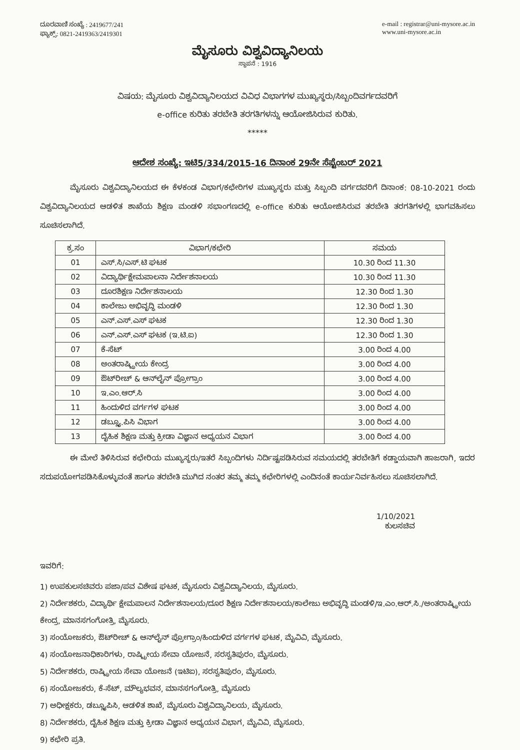ದೂರವಾಣಿ ಸಂಖ್ಯೆ : 2419677/241
ಫ್ಯಾಕ್ಸ್: 0821-2419363/2419301
e-mail : registrar@uni-mysore.ac.in
www.uni-mysore.ac.in
ಮೈಸೂರು ವಿಶ್ವವಿದ್ಯಾನಿಲಯ
ಸ್ಥಾಪನೆ : 1916
ವಿಷಯ: ಮೈಸೂರು ವಿಶ್ವವಿದ್ಯಾನಿಲಯದ ವಿವಿಧ ವಿಭಾಗಗಳ ಮುಖ್ಯಸ್ಥರು/ಸಿಬ್ಬಂದಿವರ್ಗದವರಿಗೆ
e-office ಕುರಿತು ತರಬೇತಿ ತರಗತಿಗಳನ್ನು ಆಯೋಜಿಸಿರುವ ಕುರಿತು.
*****
ಆದೇಶ ಸಂಖ್ಯೆ: ಇಟಿ5/334/2015-16 ದಿನಾಂಕ 29ನೇ ಸೆಪ್ಟೆಂಬರ್ 2021
ಮೈಸೂರು ವಿಶ್ವವಿದ್ಯಾನಿಲಯದ ಈ ಕೆಳಕಂಡ ವಿಭಾಗ/ಕಛೇರಿಗಳ ಮುಖ್ಯಸ್ಥರು ಮತ್ತು ಸಿಬ್ಬಂದಿ ವರ್ಗದವರಿಗೆ ದಿನಾಂಕ: 08-10-2021 ರಂದು ವಿಶ್ವವಿದ್ಯಾನಿಲಯದ ಆಡಳಿತ ಶಾಖೆಯ ಶಿಕ್ಷಣ ಮಂಡಳಿ ಸಭಾಂಗಣದಲ್ಲಿ e-office ಕುರಿತು ಆಯೋಜಿಸಿರುವ ತರಬೇತಿ ತರಗತಿಗಳಲ್ಲಿ ಭಾಗವಹಿಸಲು ಸೂಚಿಸಲಾಗಿದೆ.
| ಕ್ರ.ಸಂ | ವಿಭಾಗ/ಕಛೇರಿ | ಸಮಯ |
| --- | --- | --- |
| 01 | ಎಸ್.ಸಿ/ಎಸ್.ಟಿ ಘಟಕ | 10.30 ರಿಂದ 11.30 |
| 02 | ವಿದ್ಯಾರ್ಥಿಕ್ಷೇಮಪಾಲನಾ ನಿರ್ದೇಶನಾಲಯ | 10.30 ರಿಂದ 11.30 |
| 03 | ದೂರಶಿಕ್ಷಣ ನಿರ್ದೇಶನಾಲಯ | 12.30 ರಿಂದ 1.30 |
| 04 | ಕಾಲೇಜು ಅಭಿವೃದ್ಧಿ ಮಂಡಳಿ | 12.30 ರಿಂದ 1.30 |
| 05 | ಎನ್.ಎಸ್.ಎಸ್ ಘಟಕ | 12.30 ರಿಂದ 1.30 |
| 06 | ಎನ್.ಎಸ್.ಎಸ್ ಘಟಕ (ಇ.ಟಿ.ಐ) | 12.30 ರಿಂದ 1.30 |
| 07 | ಕೆ-ಸೆಟ್ | 3.00 ರಿಂದ 4.00 |
| 08 | ಅಂತರಾಷ್ಟ್ರೀಯ ಕೇಂದ್ರ | 3.00 ರಿಂದ 4.00 |
| 09 | ಔಟ್‌ರೀಚ್ & ಆನ್‌ಲೈನ್ ಪ್ರೋಗ್ರಾಂ | 3.00 ರಿಂದ 4.00 |
| 10 | ಇ.ಎಂ.ಆರ್.ಸಿ | 3.00 ರಿಂದ 4.00 |
| 11 | ಹಿಂದುಳಿದ ವರ್ಗಗಳ ಘಟಕ | 3.00 ರಿಂದ 4.00 |
| 12 | ಡಬ್ಲ್ಯೂ.ಪಿಸಿ ವಿಭಾಗ | 3.00 ರಿಂದ 4.00 |
| 13 | ದೈಹಿಕ ಶಿಕ್ಷಣ ಮತ್ತು ಕ್ರೀಡಾ ವಿಜ್ಞಾನ ಅಧ್ಯಯನ ವಿಭಾಗ | 3.00 ರಿಂದ 4.00 |
ಈ ಮೇಲೆ ತಿಳಿಸಿರುವ ಕಛೇರಿಯ ಮುಖ್ಯಸ್ಥರು/ಇತರೆ ಸಿಬ್ಬಂದಿಗಳು ನಿರ್ದಿಷ್ಟಪಡಿಸಿರುವ ಸಮಯದಲ್ಲಿ ತರಬೇತಿಗೆ ಕಡ್ಡಾಯವಾಗಿ ಹಾಜರಾಗಿ, ಇದರ ಸದುಪಯೋಗಪಡಿಸಿಕೊಳ್ಳುವಂತೆ ಹಾಗೂ ತರಬೇತಿ ಮುಗಿದ ನಂತರ ತಮ್ಮ ತಮ್ಮ ಕಛೇರಿಗಳಲ್ಲಿ ಎಂದಿನಂತೆ ಕಾರ್ಯನಿರ್ವಹಿಸಲು ಸೂಚಿಸಲಾಗಿದೆ.
1/10/2021
ಕುಲಸಚಿವ
ಇವರಿಗೆ:
1) ಉಪಕುಲಸಚಿವರು ಪಜಾ/ಪವ ವಿಶೇಷ ಘಟಕ, ಮೈಸೂರು ವಿಶ್ವವಿದ್ಯಾನಿಲಯ, ಮೈಸೂರು.
2) ನಿರ್ದೇಶಕರು, ವಿದ್ಯಾರ್ಥಿ ಕ್ಷೇಮಪಾಲನ ನಿರ್ದೇಶನಾಲಯ/ದೂರ ಶಿಕ್ಷಣ ನಿರ್ದೇಶನಾಲಯ/ಕಾಲೇಜು ಅಭಿವೃದ್ಧಿ ಮಂಡಳಿ/ಇ.ಎಂ.ಆರ್.ಸಿ./ಅಂತರಾಷ್ಟ್ರೀಯ ಕೇಂದ್ರ, ಮಾನಸಗಂಗೋತ್ರಿ, ಮೈಸೂರು.
3) ಸಂಯೋಜಕರು, ಔಟ್‌ರೀಚ್ & ಆನ್‌ಲೈನ್ ಪ್ರೋಗ್ರಾಂ/ಹಿಂದುಳಿದ ವರ್ಗಗಳ ಘಟಕ, ಮೈವಿವಿ, ಮೈಸೂರು.
4) ಸಂಯೋಜನಾಧಿಕಾರಿಗಳು, ರಾಷ್ಟ್ರೀಯ ಸೇವಾ ಯೋಜನೆ, ಸರಸ್ವತಿಪುರಂ, ಮೈಸೂರು.
5) ನಿರ್ದೇಶಕರು, ರಾಷ್ಟ್ರೀಯ ಸೇವಾ ಯೋಜನೆ (ಇಟಿಐ), ಸರಸ್ವತಿಪುರಂ, ಮೈಸೂರು.
6) ಸಂಯೋಜಕರು, ಕೆ-ಸೆಟ್, ಮೌಲ್ಯಭವನ, ಮಾನಸಗಂಗೋತ್ರಿ, ಮೈಸೂರು
7) ಅಧೀಕ್ಷಕರು, ಡಬ್ಲ್ಯೂಪಿಸಿ, ಆಡಳಿತ ಶಾಖೆ, ಮೈಸೂರು ವಿಶ್ವವಿದ್ಯಾನಿಲಯ, ಮೈಸೂರು.
8) ನಿರ್ದೇಶಕರು, ದೈಹಿಕ ಶಿಕ್ಷಣ ಮತ್ತು ಕ್ರೀಡಾ ವಿಜ್ಞಾನ ಅಧ್ಯಯನ ವಿಭಾಗ, ಮೈವಿವಿ, ಮೈಸೂರು.
9) ಕಛೇರಿ ಪ್ರತಿ.